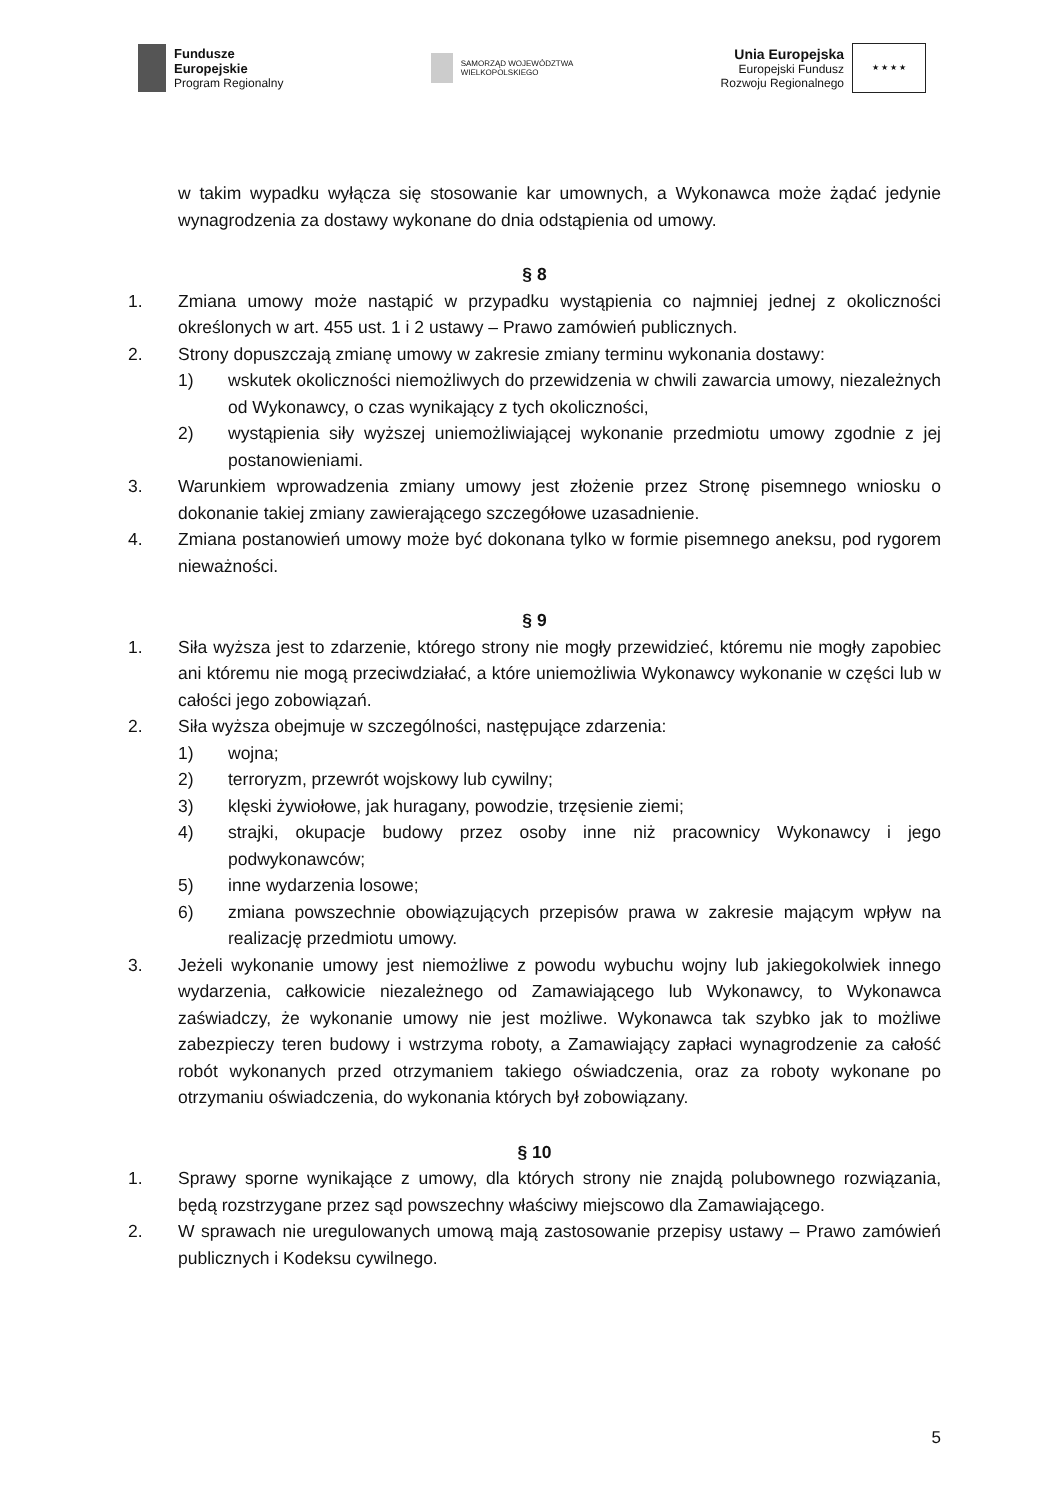Fundusze
Europejskie
Program Regionalny
SAMORZĄD WOJEWÓDZTWA
WIELKOPOLSKIEGO
Unia Europejska
Europejski Fundusz
Rozwoju Regionalnego
★ ★ ★ ★
w takim wypadku wyłącza się stosowanie kar umownych, a Wykonawca może żądać jedynie wynagrodzenia za dostawy wykonane do dnia odstąpienia od umowy.
§ 8
1. Zmiana umowy może nastąpić w przypadku wystąpienia co najmniej jednej z okoliczności określonych w art. 455 ust. 1 i 2 ustawy – Prawo zamówień publicznych.
2. Strony dopuszczają zmianę umowy w zakresie zmiany terminu wykonania dostawy:
1) wskutek okoliczności niemożliwych do przewidzenia w chwili zawarcia umowy, niezależnych od Wykonawcy, o czas wynikający z tych okoliczności,
2) wystąpienia siły wyższej uniemożliwiającej wykonanie przedmiotu umowy zgodnie z jej postanowieniami.
3. Warunkiem wprowadzenia zmiany umowy jest złożenie przez Stronę pisemnego wniosku o dokonanie takiej zmiany zawierającego szczegółowe uzasadnienie.
4. Zmiana postanowień umowy może być dokonana tylko w formie pisemnego aneksu, pod rygorem nieważności.
§ 9
1. Siła wyższa jest to zdarzenie, którego strony nie mogły przewidzieć, któremu nie mogły zapobiec ani któremu nie mogą przeciwdziałać, a które uniemożliwia Wykonawcy wykonanie w części lub w całości jego zobowiązań.
2. Siła wyższa obejmuje w szczególności, następujące zdarzenia:
1) wojna;
2) terroryzm, przewrót wojskowy lub cywilny;
3) klęski żywiołowe, jak huragany, powodzie, trzęsienie ziemi;
4) strajki, okupacje budowy przez osoby inne niż pracownicy Wykonawcy i jego podwykonawców;
5) inne wydarzenia losowe;
6) zmiana powszechnie obowiązujących przepisów prawa w zakresie mającym wpływ na realizację przedmiotu umowy.
3. Jeżeli wykonanie umowy jest niemożliwe z powodu wybuchu wojny lub jakiegokolwiek innego wydarzenia, całkowicie niezależnego od Zamawiającego lub Wykonawcy, to Wykonawca zaświadczy, że wykonanie umowy nie jest możliwe. Wykonawca tak szybko jak to możliwe zabezpieczy teren budowy i wstrzyma roboty, a Zamawiający zapłaci wynagrodzenie za całość robót wykonanych przed otrzymaniem takiego oświadczenia, oraz za roboty wykonane po otrzymaniu oświadczenia, do wykonania których był zobowiązany.
§ 10
1. Sprawy sporne wynikające z umowy, dla których strony nie znajdą polubownego rozwiązania, będą rozstrzygane przez sąd powszechny właściwy miejscowo dla Zamawiającego.
2. W sprawach nie uregulowanych umową mają zastosowanie przepisy ustawy – Prawo zamówień publicznych i Kodeksu cywilnego.
5